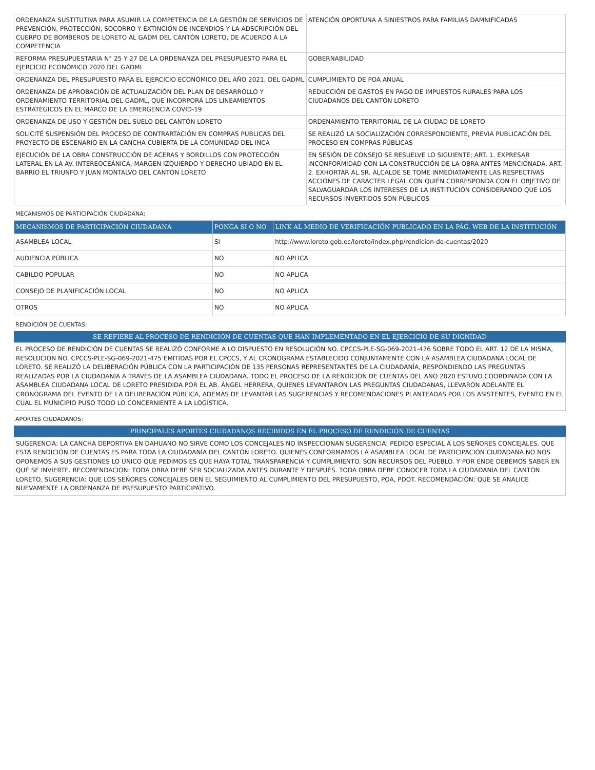| ORDENANZA SUSTITUTIVA PARA ASUMIR LA COMPETENCIA DE LA GESTIÓN DE SERVICIOS DE PREVENCIÓN, PROTECCIÓN, SOCORRO Y EXTINCIÓN DE INCENDIOS Y LA ADSCRIPCIÓN DEL CUERPO DE BOMBEROS DE LORETO AL GADM DEL CANTÓN LORETO, DE ACUERDO A LA COMPETENCIA | ATENCIÓN OPORTUNA A SINIESTROS PARA FAMILIAS DAMNIFICADAS |
| REFORMA PRESUPUESTARIA N° 25 Y 27 DE LA ORDENANZA DEL PRESUPUESTO PARA EL EJERCICIO ECONÓMICO 2020 DEL GADML | GOBERNABILIDAD |
| ORDENANZA DEL PRESUPUESTO PARA EL EJERCICIO ECONÓMICO DEL AÑO 2021, DEL GADML | CUMPLIMIENTO DE POA ANUAL |
| ORDENANZA DE APROBACIÓN DE ACTUALIZACIÓN DEL PLAN DE DESARROLLO Y ORDENAMIENTO TERRITORIAL DEL GADML, QUE INCORPORA LOS LINEAMIENTOS ESTRATÉGICOS EN EL MARCO DE LA EMERGENCIA COVID-19 | REDUCCIÓN DE GASTOS EN PAGO DE IMPUESTOS RURALES PARA LOS CIUDADANOS DEL CANTÓN LORETO |
| ORDENANZA DE USO Y GESTIÓN DEL SUELO DEL CANTÓN LORETO | ORDENAMIENTO TERRITORIAL DE LA CIUDAD DE LORETO |
| SOLICITÉ SUSPENSIÓN DEL PROCESO DE CONTRARTACIÓN EN COMPRAS PÚBLICAS DEL PROYECTO DE ESCENARIO EN LA CANCHA CUBIERTA DE LA COMUNIDAD DEL INCA | SE REALIZÓ LA SOCIALIZACIÓN CORRESPONDIENTE, PREVIA PUBLICACIÓN DEL PROCESO EN COMPRAS PÚBLICAS |
| EJECUCIÓN DE LA OBRA CONSTRUCCIÓN DE ACERAS Y BORDILLOS CON PROTECCIÓN LATERAL EN LA AV. INTEREOCEÁNICA, MARGEN IZQUIERDO Y DERECHO UBIADO EN EL BARRIO EL TRIUNFO Y JUAN MONTALVO DEL CANTÓN LORETO | EN SESIÓN DE CONSEJO SE RESUELVE LO SIGUIENTE; ART. 1. EXPRESAR INCONFORMIDAD CON LA CONSTRUCCIÓN DE LA OBRA ANTES MENCIONADA. ART. 2. EXHORTAR AL SR. ALCALDE SE TOME INMEDIATAMENTE LAS RESPECTIVAS ACCIÓNES DE CARÁCTER LEGAL CON QUIÉN CORRESPONDA CON EL OBJETIVO DE SALVAGUARDAR LOS INTERESES DE LA INSTITUCIÓN CONSIDERANDO QUE LOS RECURSOS INVERTIDOS SON PÚBLICOS |
MECANISMOS DE PARTICIPACIÓN CIUDADANA:
| MECANISMOS DE PARTICIPACIÓN CIUDADANA | PONGA SI O NO | LINK AL MEDIO DE VERIFICACIÓN PUBLICADO EN LA PÁG. WEB DE LA INSTITUCIÓN |
| --- | --- | --- |
| ASAMBLEA LOCAL | SI | http://www.loreto.gob.ec/loreto/index.php/rendicion-de-cuentas/2020 |
| AUDIENCIA PÚBLICA | NO | NO APLICA |
| CABILDO POPULAR | NO | NO APLICA |
| CONSEJO DE PLANIFICACIÓN LOCAL | NO | NO APLICA |
| OTROS | NO | NO APLICA |
RENDICIÓN DE CUENTAS:
SE REFIERE AL PROCESO DE RENDICIÓN DE CUENTAS QUE HAN IMPLEMENTADO EN EL EJERCICIO DE SU DIGNIDAD
EL PROCESO DE RENDICIÓN DE CUENTAS SE REALIZÓ CONFORME A LO DISPUESTO EN RESOLUCIÓN NO. CPCCS-PLE-SG-069-2021-476 SOBRE TODO EL ART. 12 DE LA MISMA, RESOLUCIÓN NO. CPCCS-PLE-SG-069-2021-475 EMITIDAS POR EL CPCCS, Y AL CRONOGRAMA ESTABLECIDO CONJUNTAMENTE CON LA ASAMBLEA CIUDADANA LOCAL DE LORETO. SE REALIZÓ LA DELIBERACIÓN PÚBLICA CON LA PARTICIPACIÓN DE 135 PERSONAS REPRESENTANTES DE LA CIUDADANÍA, RESPONDIENDO LAS PREGUNTAS REALIZADAS POR LA CIUDADANÍA A TRAVÉS DE LA ASAMBLEA CIUDADANA. TODO EL PROCESO DE LA RENDICIÓN DE CUENTAS DEL AÑO 2020 ESTUVO COORDINADA CON LA ASAMBLEA CIUDADANA LOCAL DE LORETO PRESIDIDA POR EL AB. ÁNGEL HERRERA, QUIENES LEVANTARON LAS PREGUNTAS CIUDADANAS, LLEVARON ADELANTE EL CRONOGRAMA DEL EVENTO DE LA DELIBERACIÓN PÚBLICA, ADEMÁS DE LEVANTAR LAS SUGERENCIAS Y RECOMENDACIONES PLANTEADAS POR LOS ASISTENTES, EVENTO EN EL CUAL EL MUNICIPIO PUSO TODO LO CONCERNIENTE A LA LOGÍSTICA.
APORTES CIUDADANOS:
PRINCIPALES APORTES CIUDADANOS RECIBIDOS EN EL PROCESO DE RENDICIÓN DE CUENTAS
SUGERENCIA: LA CANCHA DEPORTIVA EN DAHUANO NO SIRVE COMO LOS CONCEJALES NO INSPECCIONAN SUGERENCIA: PEDIDO ESPECIAL A LOS SEÑORES CONCEJALES. QUE ESTA RENDICIÓN DE CUENTAS ES PARA TODA LA CIUDADANÍA DEL CANTÓN LORETO. QUIENES CONFORMAMOS LA ASAMBLEA LOCAL DE PARTICIPACIÓN CIUDADANA NO NOS OPONEMOS A SUS GESTIONES LO ÚNICO QUE PEDIMOS ES QUE HAYA TOTAL TRANSPARENCIA Y CUMPLIMIENTO. SON RECURSOS DEL PUEBLO. Y POR ENDE DEBEMOS SABER EN QUÉ SE INVIERTE. RECOMENDACION: TODA OBRA DEBE SER SOCIALIZADA ANTES DURANTE Y DESPUÉS. TODA OBRA DEBE CONOCER TODA LA CIUDADANÍA DEL CANTÓN LORETO. SUGERENCIA: QUE LOS SEÑORES CONCEJALES DEN EL SEGUIMIENTO AL CUMPLIMIENTO DEL PRESUPUESTO, POA, PDOT. RECOMENDACIÓN: QUE SE ANALICE NUEVAMENTE LA ORDENANZA DE PRESUPUESTO PARTICIPATIVO.